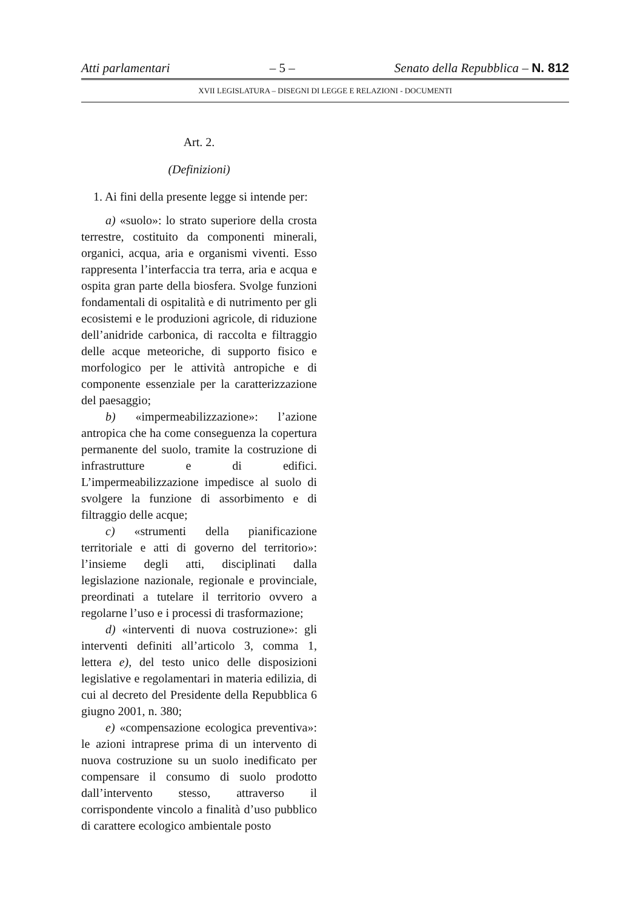Atti parlamentari – 5 – Senato della Repubblica – N. 812
XVII LEGISLATURA – DISEGNI DI LEGGE E RELAZIONI - DOCUMENTI
Art. 2.
(Definizioni)
1. Ai fini della presente legge si intende per:
a) «suolo»: lo strato superiore della crosta terrestre, costituito da componenti minerali, organici, acqua, aria e organismi viventi. Esso rappresenta l’interfaccia tra terra, aria e acqua e ospita gran parte della biosfera. Svolge funzioni fondamentali di ospitalità e di nutrimento per gli ecosistemi e le produzioni agricole, di riduzione dell’anidride carbonica, di raccolta e filtraggio delle acque meteoriche, di supporto fisico e morfologico per le attività antropiche e di componente essenziale per la caratterizzazione del paesaggio;
b) «impermeabilizzazione»: l’azione antropica che ha come conseguenza la copertura permanente del suolo, tramite la costruzione di infrastrutture e di edifici. L’impermeabilizzazione impedisce al suolo di svolgere la funzione di assorbimento e di filtraggio delle acque;
c) «strumenti della pianificazione territoriale e atti di governo del territorio»: l’insieme degli atti, disciplinati dalla legislazione nazionale, regionale e provinciale, preordinati a tutelare il territorio ovvero a regolarne l’uso e i processi di trasformazione;
d) «interventi di nuova costruzione»: gli interventi definiti all’articolo 3, comma 1, lettera e), del testo unico delle disposizioni legislative e regolamentari in materia edilizia, di cui al decreto del Presidente della Repubblica 6 giugno 2001, n. 380;
e) «compensazione ecologica preventiva»: le azioni intraprese prima di un intervento di nuova costruzione su un suolo inedificato per compensare il consumo di suolo prodotto dall’intervento stesso, attraverso il corrispondente vincolo a finalità d’uso pubblico di carattere ecologico ambientale posto